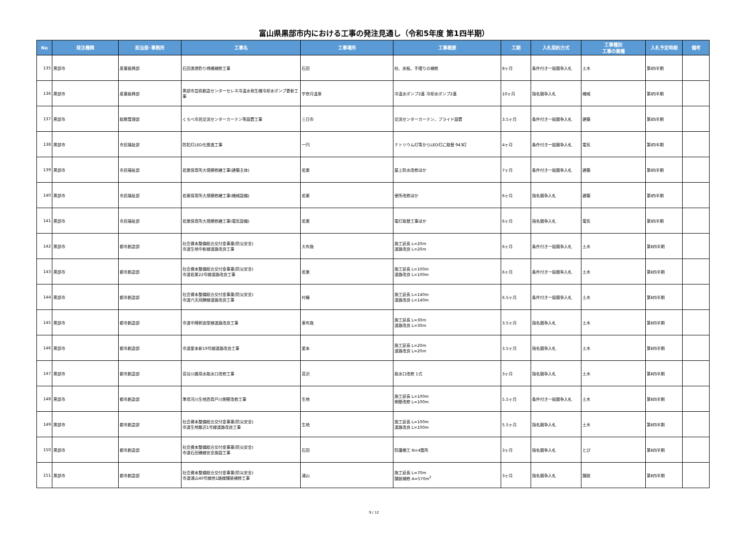富山県黒部市内における工事の発注見通し（令和5年度 第1四半期）
| No | 発注機関 | 担当部･事務所 | 工事名 | 工事場所 | 工事概要 | 工期 | 入札契約方式 | 工事種別 工事の業種 | 入札予定時期 | 備考 |
| --- | --- | --- | --- | --- | --- | --- | --- | --- | --- | --- |
| 135 | 黒部市 | 産業振興部 | 石田漁港釣り桟橋補修工事 | 石田 | 柱、床板、手摺りの補修 | 8ヶ月 | 条件付き一般競争入札 | 土木 | 第Ⅰ四半期 | |
| 136 | 黒部市 | 産業振興部 | 黒部市芸術創造センターセレネ冷温水発生機冷却水ポンプ更新工事 | 宇奈月温泉 | 冷温水ポンプ2基 冷却水ポンプ2基 | 10ヶ月 | 指名競争入札 | 機械 | 第Ⅰ四半期 | |
| 137 | 黒部市 | 総務管理部 | くろべ市民交流センターカーテン等設置工事 | 三日市 | 交流センターカーテン、ブライド設置 | 3.5ヶ月 | 条件付き一般競争入札 | 建築 | 第Ⅰ四半期 | |
| 138 | 黒部市 | 市民福祉部 | 防犯灯LED化推進工事 | 一円 | ナトリウム灯等からLED灯に取替 943灯 | 4ヶ月 | 条件付き一般競争入札 | 電気 | 第Ⅰ四半期 | |
| 139 | 黒部市 | 市民福祉部 | 若栗保育所大規模修繕工事(建築主体) | 若栗 | 屋上防水改修ほか | 7ヶ月 | 条件付き一般競争入札 | 建築 | 第Ⅰ四半期 | |
| 140 | 黒部市 | 市民福祉部 | 若栗保育所大規模修繕工事(機械設備) | 若栗 | 便所改修ほか | 6ヶ月 | 指名競争入札 | 建築 | 第Ⅰ四半期 | |
| 141 | 黒部市 | 市民福祉部 | 若栗保育所大規模修繕工事(電気設備) | 若栗 | 電灯取替工事ほか | 6ヶ月 | 指名競争入札 | 電気 | 第Ⅰ四半期 | |
| 142 | 黒部市 | 都市創造部 | 社会資本整備総合交付金事業(防災安全) 市道生地中新線道路改良工事 | 大布施 | 施工延長 L=20m 道路改良 L=20m | 6ヶ月 | 条件付き一般競争入札 | 土木 | 第Ⅱ四半期 | |
| 143 | 黒部市 | 都市創造部 | 社会資本整備総合交付金事業(防災安全) 市道若栗22号線道路改良工事 | 若栗 | 施工延長 L=100m 道路改良 L=100m | 6ヶ月 | 条件付き一般競争入札 | 土木 | 第Ⅱ四半期 | |
| 144 | 黒部市 | 都市創造部 | 社会資本整備総合交付金事業(防災安全) 市道六天飛騨線道路改良工事 | 村椿 | 施工延長 L=140m 道路改良 L=140m | 6.5ヶ月 | 条件付き一般競争入札 | 土木 | 第Ⅱ四半期 | |
| 145 | 黒部市 | 都市創造部 | 市道中陣釈迦堂線道路改良工事 | 東布施 | 施工延長 L=30m 道路改良 L=30m | 3.5ヶ月 | 指名競争入札 | 土木 | 第Ⅱ四半期 | |
| 146 | 黒部市 | 都市創造部 | 市道愛本新19号線道路改良工事 | 愛本 | 施工延長 L=20m 道路改良 L=20m | 3.5ヶ月 | 指名競争入札 | 土木 | 第Ⅱ四半期 | |
| 147 | 黒部市 | 都市創造部 | 音谷川雑用水取水口改修工事 | 音沢 | 取水口改修 1式 | 3ヶ月 | 指名競争入札 | 土木 | 第Ⅱ四半期 | |
| 148 | 黒部市 | 都市創造部 | 準用河川生地西背戸川側壁改修工事 | 生地 | 施工延長 L=100m 側壁改修 L=100m | 5.5ヶ月 | 条件付き一般競争入札 | 土木 | 第Ⅱ四半期 | |
| 149 | 黒部市 | 都市創造部 | 社会資本整備総合交付金事業(防災安全) 市道生地飯沢1号線道路改良工事 | 生地 | 施工延長 L=100m 道路改良 L=100m | 5.5ヶ月 | 指名競争入札 | 土木 | 第Ⅱ四半期 | |
| 150 | 黒部市 | 都市創造部 | 社会資本整備総合交付金事業(防災安全) 市道石田磯線安全施設工事 | 石田 | 防護柵工 N=4箇所 | 3ヶ月 | 指名競争入札 | とび | 第Ⅱ四半期 | |
| 151 | 黒部市 | 都市創造部 | 社会資本整備総合交付金事業(防災安全) 市道浦山40号線他1路線舗装補修工事 | 浦山 | 施工延長 L=70m 舗装補修 A=570m<sup>2</sup> | 3ヶ月 | 指名競争入札 | 舗装 | 第Ⅱ四半期 | |
9 / 12